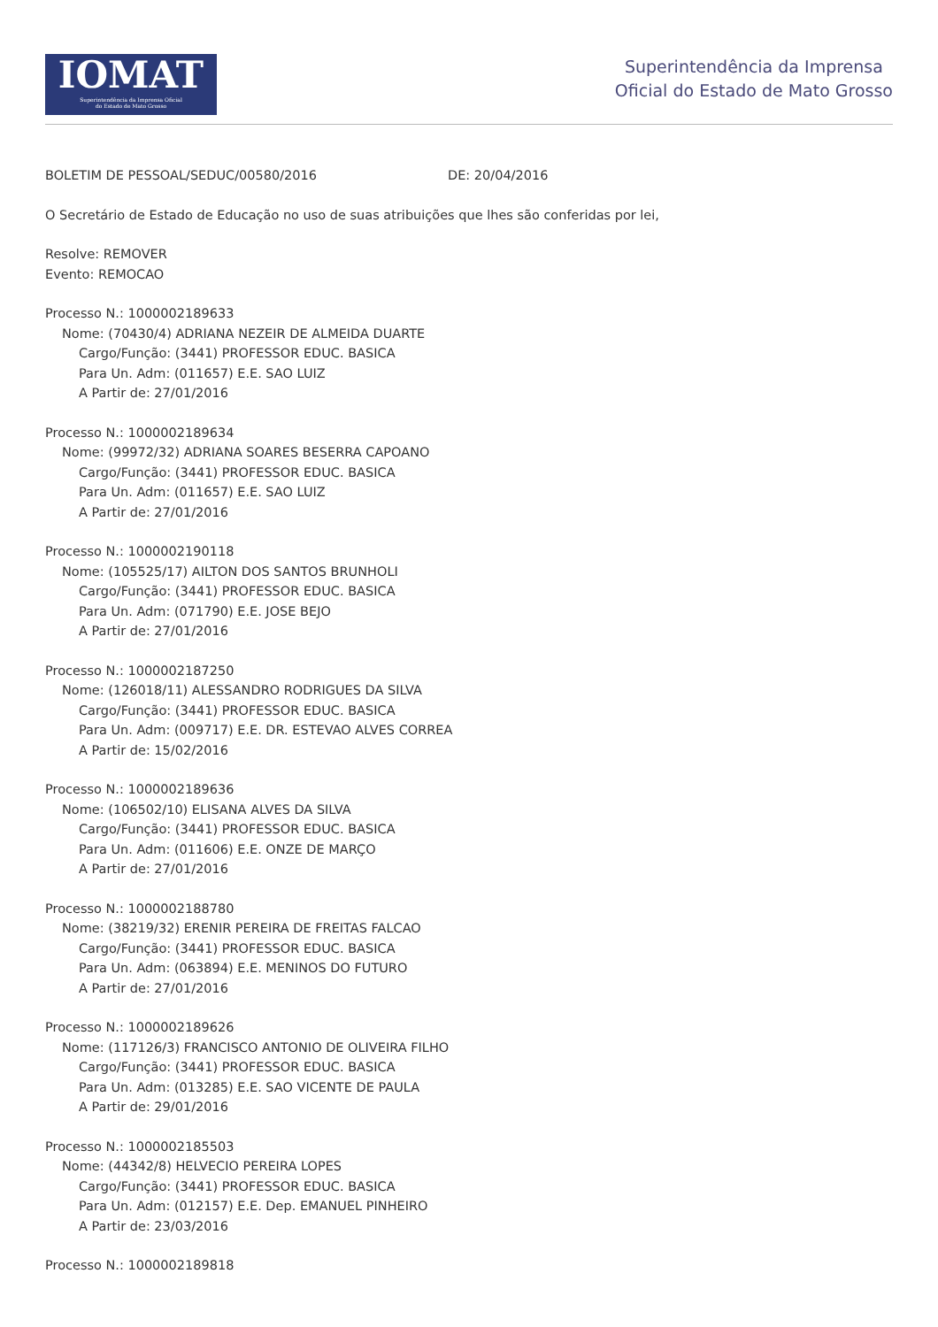IOMAT
Superintendência da Imprensa Oficial
do Estado de Mato Grosso
Superintendência da Imprensa
Oficial do Estado de Mato Grosso
BOLETIM DE PESSOAL/SEDUC/00580/2016 DE: 20/04/2016
O Secretário de Estado de Educação no uso de suas atribuições que lhes são conferidas por lei,
Resolve: REMOVER
Evento: REMOCAO
Processo N.: 1000002189633
Nome: (70430/4) ADRIANA NEZEIR DE ALMEIDA DUARTE
Cargo/Função: (3441) PROFESSOR EDUC. BASICA
Para Un. Adm: (011657) E.E. SAO LUIZ
A Partir de: 27/01/2016
Processo N.: 1000002189634
Nome: (99972/32) ADRIANA SOARES BESERRA CAPOANO
Cargo/Função: (3441) PROFESSOR EDUC. BASICA
Para Un. Adm: (011657) E.E. SAO LUIZ
A Partir de: 27/01/2016
Processo N.: 1000002190118
Nome: (105525/17) AILTON DOS SANTOS BRUNHOLI
Cargo/Função: (3441) PROFESSOR EDUC. BASICA
Para Un. Adm: (071790) E.E. JOSE BEJO
A Partir de: 27/01/2016
Processo N.: 1000002187250
Nome: (126018/11) ALESSANDRO RODRIGUES DA SILVA
Cargo/Função: (3441) PROFESSOR EDUC. BASICA
Para Un. Adm: (009717) E.E. DR. ESTEVAO ALVES CORREA
A Partir de: 15/02/2016
Processo N.: 1000002189636
Nome: (106502/10) ELISANA ALVES DA SILVA
Cargo/Função: (3441) PROFESSOR EDUC. BASICA
Para Un. Adm: (011606) E.E. ONZE DE MARÇO
A Partir de: 27/01/2016
Processo N.: 1000002188780
Nome: (38219/32) ERENIR PEREIRA DE FREITAS FALCAO
Cargo/Função: (3441) PROFESSOR EDUC. BASICA
Para Un. Adm: (063894) E.E. MENINOS DO FUTURO
A Partir de: 27/01/2016
Processo N.: 1000002189626
Nome: (117126/3) FRANCISCO ANTONIO DE OLIVEIRA FILHO
Cargo/Função: (3441) PROFESSOR EDUC. BASICA
Para Un. Adm: (013285) E.E. SAO VICENTE DE PAULA
A Partir de: 29/01/2016
Processo N.: 1000002185503
Nome: (44342/8) HELVECIO PEREIRA LOPES
Cargo/Função: (3441) PROFESSOR EDUC. BASICA
Para Un. Adm: (012157) E.E. Dep. EMANUEL PINHEIRO
A Partir de: 23/03/2016
Processo N.: 1000002189818